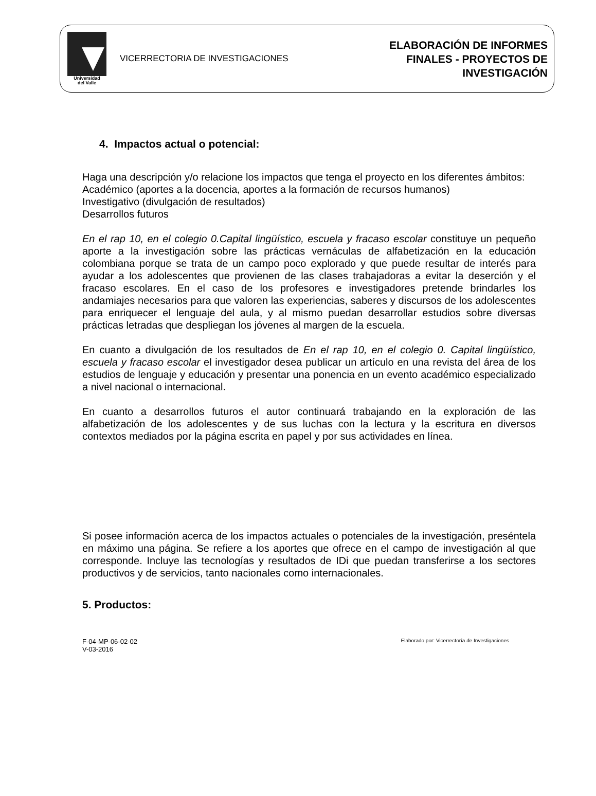Universidad
del Valle
VICERRECTORIA DE INVESTIGACIONES
ELABORACIÓN DE INFORMES
FINALES - PROYECTOS DE
INVESTIGACIÓN
4. Impactos actual o potencial:
Haga una descripción y/o relacione los impactos que tenga el proyecto en los diferentes ámbitos:
Académico (aportes a la docencia, aportes a la formación de recursos humanos)
Investigativo (divulgación de resultados)
Desarrollos futuros
En el rap 10, en el colegio 0.Capital lingüístico, escuela y fracaso escolar constituye un pequeño aporte a la investigación sobre las prácticas vernáculas de alfabetización en la educación colombiana porque se trata de un campo poco explorado y que puede resultar de interés para ayudar a los adolescentes que provienen de las clases trabajadoras a evitar la deserción y el fracaso escolares. En el caso de los profesores e investigadores pretende brindarles los andamiajes necesarios para que valoren las experiencias, saberes y discursos de los adolescentes para enriquecer el lenguaje del aula, y al mismo puedan desarrollar estudios sobre diversas prácticas letradas que despliegan los jóvenes al margen de la escuela.
En cuanto a divulgación de los resultados de En el rap 10, en el colegio 0. Capital lingüístico, escuela y fracaso escolar el investigador desea publicar un artículo en una revista del área de los estudios de lenguaje y educación y presentar una ponencia en un evento académico especializado a nivel nacional o internacional.
En cuanto a desarrollos futuros el autor continuará trabajando en la exploración de las alfabetización de los adolescentes y de sus luchas con la lectura y la escritura en diversos contextos mediados por la página escrita en papel y por sus actividades en línea.
Si posee información acerca de los impactos actuales o potenciales de la investigación, preséntela en máximo una página. Se refiere a los aportes que ofrece en el campo de investigación al que corresponde. Incluye las tecnologías y resultados de IDi que puedan transferirse a los sectores productivos y de servicios, tanto nacionales como internacionales.
5. Productos:
F-04-MP-06-02-02
V-03-2016
Elaborado por: Vicerrectoría de Investigaciones